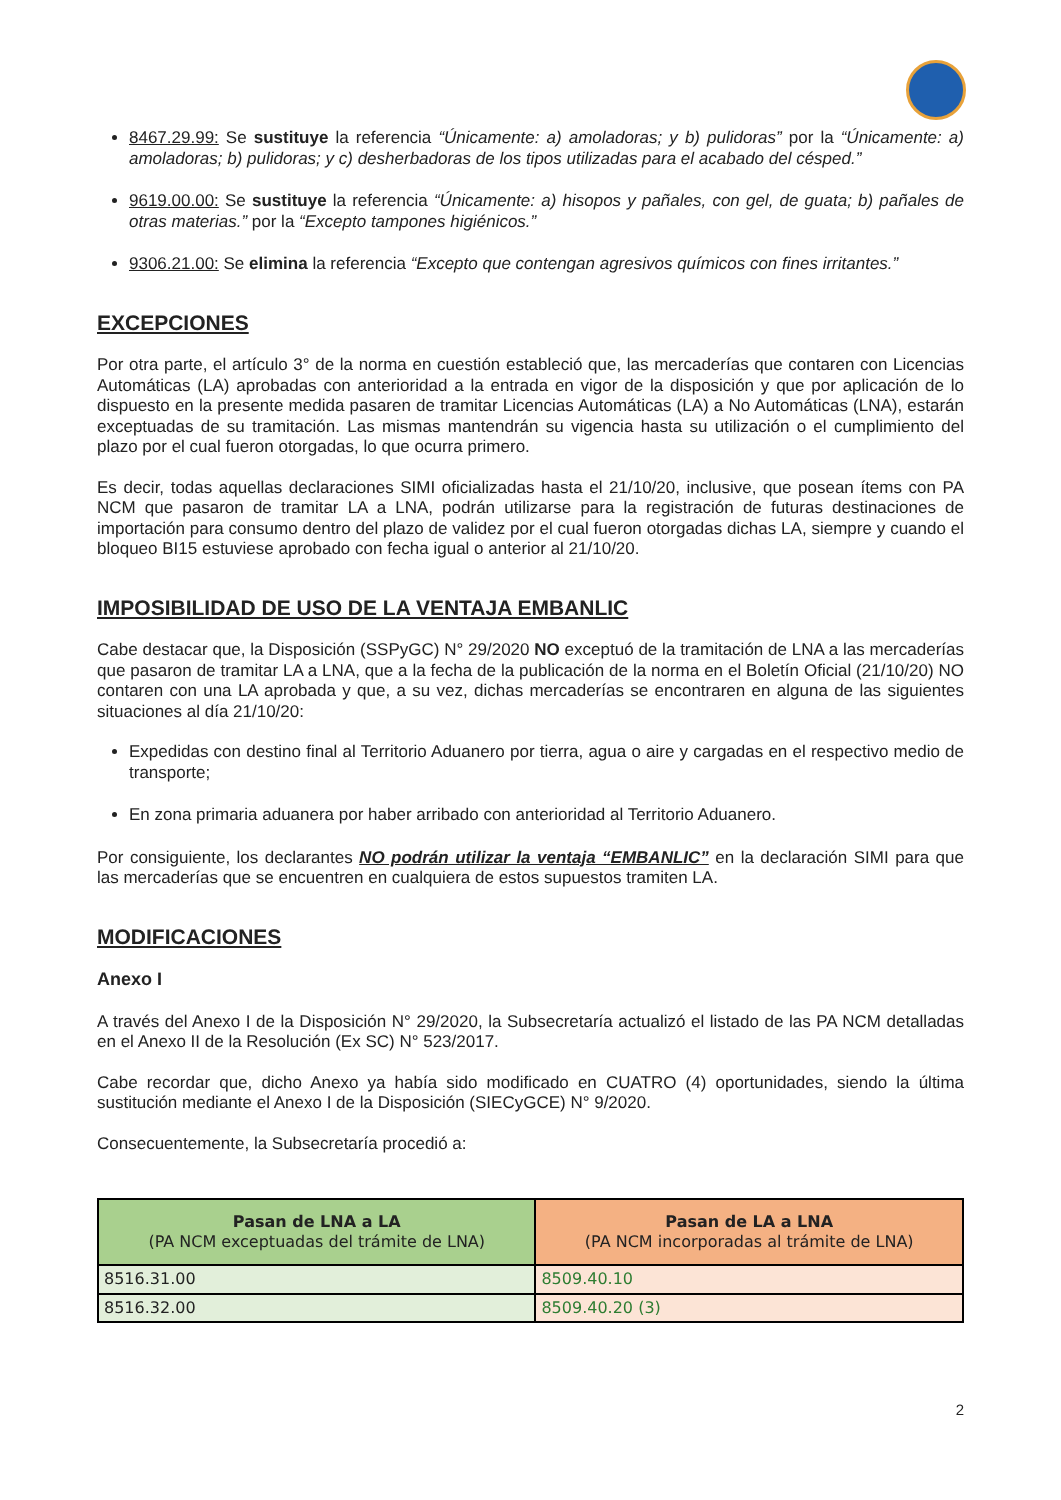8467.29.99: Se sustituye la referencia “Únicamente: a) amoladoras; y b) pulidoras” por la “Únicamente: a) amoladoras; b) pulidoras; y c) desherbadoras de los tipos utilizadas para el acabado del césped.”
9619.00.00: Se sustituye la referencia “Únicamente: a) hisopos y pañales, con gel, de guata; b) pañales de otras materias.” por la “Excepto tampones higiénicos.”
9306.21.00: Se elimina la referencia “Excepto que contengan agresivos químicos con fines irritantes.”
EXCEPCIONES
Por otra parte, el artículo 3° de la norma en cuestión estableció que, las mercaderías que contaren con Licencias Automáticas (LA) aprobadas con anterioridad a la entrada en vigor de la disposición y que por aplicación de lo dispuesto en la presente medida pasaren de tramitar Licencias Automáticas (LA) a No Automáticas (LNA), estarán exceptuadas de su tramitación. Las mismas mantendrán su vigencia hasta su utilización o el cumplimiento del plazo por el cual fueron otorgadas, lo que ocurra primero.
Es decir, todas aquellas declaraciones SIMI oficializadas hasta el 21/10/20, inclusive, que posean ítems con PA NCM que pasaron de tramitar LA a LNA, podrán utilizarse para la registración de futuras destinaciones de importación para consumo dentro del plazo de validez por el cual fueron otorgadas dichas LA, siempre y cuando el bloqueo BI15 estuviese aprobado con fecha igual o anterior al 21/10/20.
IMPOSIBILIDAD DE USO DE LA VENTAJA EMBANLIC
Cabe destacar que, la Disposición (SSPyGC) N° 29/2020 NO exceptuó de la tramitación de LNA a las mercaderías que pasaron de tramitar LA a LNA, que a la fecha de la publicación de la norma en el Boletín Oficial (21/10/20) NO contaren con una LA aprobada y que, a su vez, dichas mercaderías se encontraren en alguna de las siguientes situaciones al día 21/10/20:
Expedidas con destino final al Territorio Aduanero por tierra, agua o aire y cargadas en el respectivo medio de transporte;
En zona primaria aduanera por haber arribado con anterioridad al Territorio Aduanero.
Por consiguiente, los declarantes NO podrán utilizar la ventaja “EMBANLIC” en la declaración SIMI para que las mercaderías que se encuentren en cualquiera de estos supuestos tramiten LA.
MODIFICACIONES
Anexo I
A través del Anexo I de la Disposición N° 29/2020, la Subsecretaría actualizó el listado de las PA NCM detalladas en el Anexo II de la Resolución (Ex SC) N° 523/2017.
Cabe recordar que, dicho Anexo ya había sido modificado en CUATRO (4) oportunidades, siendo la última sustitución mediante el Anexo I de la Disposición (SIECyGCE) N° 9/2020.
Consecuentemente, la Subsecretaría procedió a:
| Pasan de LNA a LA (PA NCM exceptuadas del trámite de LNA) | Pasan de LA a LNA (PA NCM incorporadas al trámite de LNA) |
| --- | --- |
| 8516.31.00 | 8509.40.10 |
| 8516.32.00 | 8509.40.20 (3) |
2